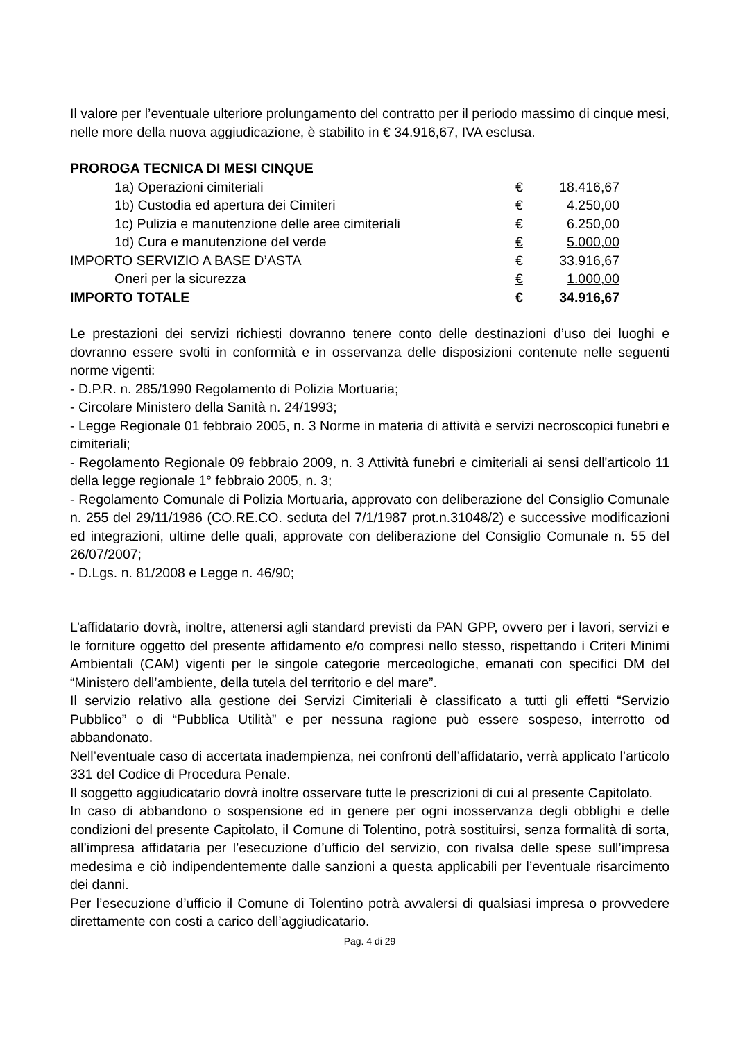Il valore per l’eventuale ulteriore prolungamento del contratto per il periodo massimo di cinque mesi, nelle more della nuova aggiudicazione, è stabilito in € 34.916,67, IVA esclusa.
PROROGA TECNICA DI MESI CINQUE
| 1a) Operazioni cimiteriali | € | 18.416,67 |
| 1b) Custodia ed apertura dei Cimiteri | € | 4.250,00 |
| 1c) Pulizia e manutenzione delle aree cimiteriali | € | 6.250,00 |
| 1d) Cura e manutenzione del verde | € | 5.000,00 |
| IMPORTO SERVIZIO A BASE D’ASTA | € | 33.916,67 |
| Oneri per la sicurezza | € | 1.000,00 |
| IMPORTO TOTALE | € | 34.916,67 |
Le prestazioni dei servizi richiesti dovranno tenere conto delle destinazioni d’uso dei luoghi e dovranno essere svolti in conformità e in osservanza delle disposizioni contenute nelle seguenti norme vigenti:
- D.P.R. n. 285/1990 Regolamento di Polizia Mortuaria;
- Circolare Ministero della Sanità n. 24/1993;
- Legge Regionale 01 febbraio 2005, n. 3 Norme in materia di attività e servizi necroscopici funebri e cimiteriali;
- Regolamento Regionale 09 febbraio 2009, n. 3 Attività funebri e cimiteriali ai sensi dell'articolo 11 della legge regionale 1° febbraio 2005, n. 3;
- Regolamento Comunale di Polizia Mortuaria, approvato con deliberazione del Consiglio Comunale n. 255 del 29/11/1986 (CO.RE.CO. seduta del 7/1/1987 prot.n.31048/2) e successive modificazioni ed integrazioni, ultime delle quali, approvate con deliberazione del Consiglio Comunale n. 55 del 26/07/2007;
- D.Lgs. n. 81/2008 e Legge n. 46/90;
L’affidatario dovrà, inoltre, attenersi agli standard previsti da PAN GPP, ovvero per i lavori, servizi e le forniture oggetto del presente affidamento e/o compresi nello stesso, rispettando i Criteri Minimi Ambientali (CAM) vigenti per le singole categorie merceologiche, emanati con specifici DM del “Ministero dell’ambiente, della tutela del territorio e del mare”.
Il servizio relativo alla gestione dei Servizi Cimiteriali è classificato a tutti gli effetti “Servizio Pubblico” o di “Pubblica Utilità” e per nessuna ragione può essere sospeso, interrotto od abbandonato.
Nell’eventuale caso di accertata inadempienza, nei confronti dell’affidatario, verrà applicato l’articolo 331 del Codice di Procedura Penale.
Il soggetto aggiudicatario dovrà inoltre osservare tutte le prescrizioni di cui al presente Capitolato.
In caso di abbandono o sospensione ed in genere per ogni inosservanza degli obblighi e delle condizioni del presente Capitolato, il Comune di Tolentino, potrà sostituirsi, senza formalità di sorta, all’impresa affidataria per l’esecuzione d’ufficio del servizio, con rivalsa delle spese sull’impresa medesima e ciò indipendentemente dalle sanzioni a questa applicabili per l’eventuale risarcimento dei danni.
Per l’esecuzione d’ufficio il Comune di Tolentino potrà avvalersi di qualsiasi impresa o provvedere direttamente con costi a carico dell’aggiudicatario.
Pag. 4 di 29